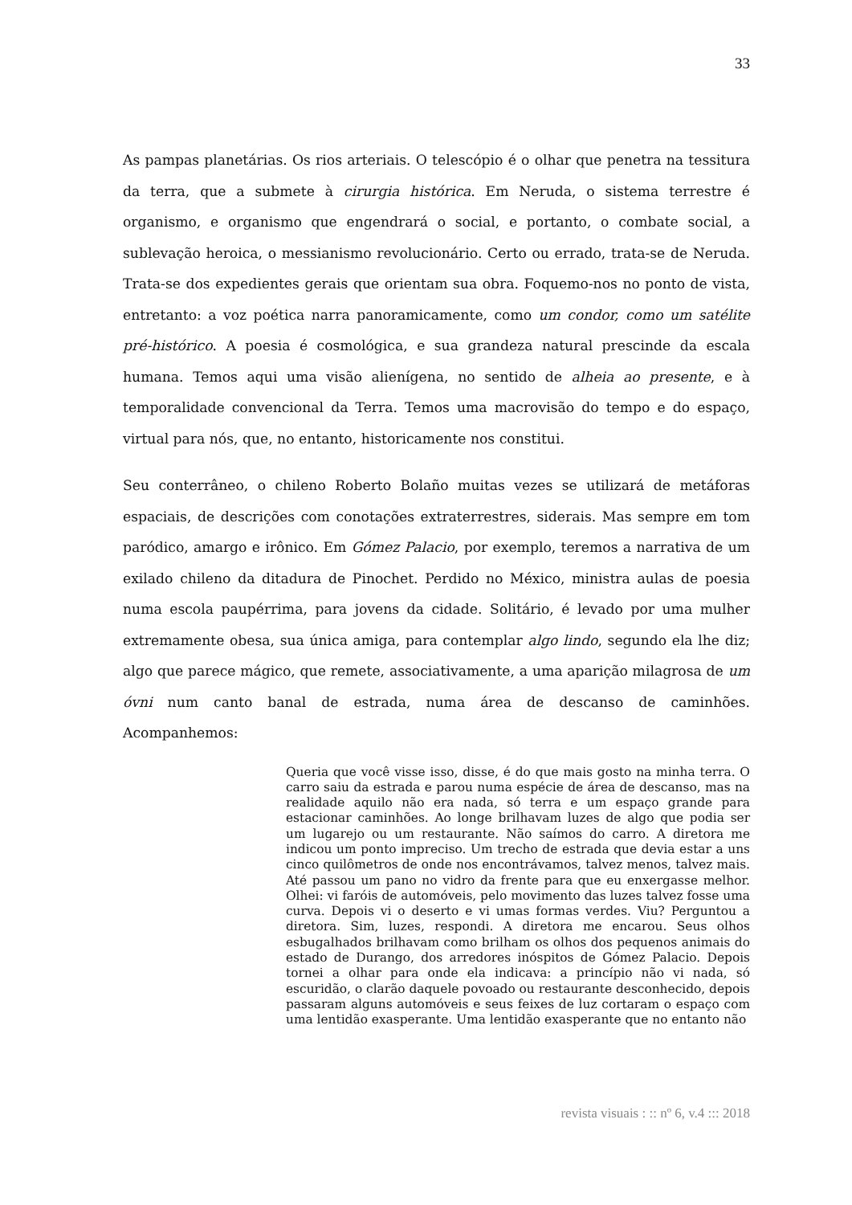33
As pampas planetárias. Os rios arteriais. O telescópio é o olhar que penetra na tessitura da terra, que a submete à cirurgia histórica. Em Neruda, o sistema terrestre é organismo, e organismo que engendrará o social, e portanto, o combate social, a sublevação heroica, o messianismo revolucionário. Certo ou errado, trata-se de Neruda. Trata-se dos expedientes gerais que orientam sua obra. Foquemo-nos no ponto de vista, entretanto: a voz poética narra panoramicamente, como um condor, como um satélite pré-histórico. A poesia é cosmológica, e sua grandeza natural prescinde da escala humana. Temos aqui uma visão alienígena, no sentido de alheia ao presente, e à temporalidade convencional da Terra. Temos uma macrovisão do tempo e do espaço, virtual para nós, que, no entanto, historicamente nos constitui.
Seu conterrâneo, o chileno Roberto Bolaño muitas vezes se utilizará de metáforas espaciais, de descrições com conotações extraterrestres, siderais. Mas sempre em tom paródico, amargo e irônico. Em Gómez Palacio, por exemplo, teremos a narrativa de um exilado chileno da ditadura de Pinochet. Perdido no México, ministra aulas de poesia numa escola paupérrima, para jovens da cidade. Solitário, é levado por uma mulher extremamente obesa, sua única amiga, para contemplar algo lindo, segundo ela lhe diz; algo que parece mágico, que remete, associativamente, a uma aparição milagrosa de um óvni num canto banal de estrada, numa área de descanso de caminhões. Acompanhemos:
Queria que você visse isso, disse, é do que mais gosto na minha terra. O carro saiu da estrada e parou numa espécie de área de descanso, mas na realidade aquilo não era nada, só terra e um espaço grande para estacionar caminhões. Ao longe brilhavam luzes de algo que podia ser um lugarejo ou um restaurante. Não saímos do carro. A diretora me indicou um ponto impreciso. Um trecho de estrada que devia estar a uns cinco quilômetros de onde nos encontrávamos, talvez menos, talvez mais. Até passou um pano no vidro da frente para que eu enxergasse melhor. Olhei: vi faróis de automóveis, pelo movimento das luzes talvez fosse uma curva. Depois vi o deserto e vi umas formas verdes. Viu? Perguntou a diretora. Sim, luzes, respondi. A diretora me encarou. Seus olhos esbugalhados brilhavam como brilham os olhos dos pequenos animais do estado de Durango, dos arredores inóspitos de Gómez Palacio. Depois tornei a olhar para onde ela indicava: a princípio não vi nada, só escuridão, o clarão daquele povoado ou restaurante desconhecido, depois passaram alguns automóveis e seus feixes de luz cortaram o espaço com uma lentidão exasperante. Uma lentidão exasperante que no entanto não
revista visuais : :: nº 6, v.4 ::: 2018